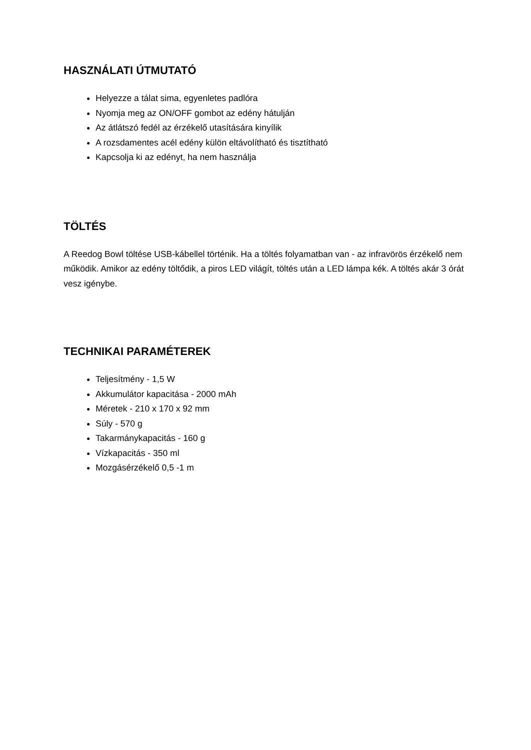HASZNÁLATI ÚTMUTATÓ
Helyezze a tálat sima, egyenletes padlóra
Nyomja meg az ON/OFF gombot az edény hátulján
Az átlátszó fedél az érzékelő utasítására kinyílik
A rozsdamentes acél edény külön eltávolítható és tisztítható
Kapcsolja ki az edényt, ha nem használja
TÖLTÉS
A Reedog Bowl töltése USB-kábellel történik. Ha a töltés folyamatban van - az infravörös érzékelő nem működik. Amikor az edény töltődik, a piros LED világít, töltés után a LED lámpa kék. A töltés akár 3 órát vesz igénybe.
TECHNIKAI PARAMÉTEREK
Teljesítmény - 1,5 W
Akkumulátor kapacitása - 2000 mAh
Méretek - 210 x 170 x 92 mm
Súly - 570 g
Takarmánykapacitás - 160 g
Vízkapacitás - 350 ml
Mozgásérzékelő 0,5 -1 m